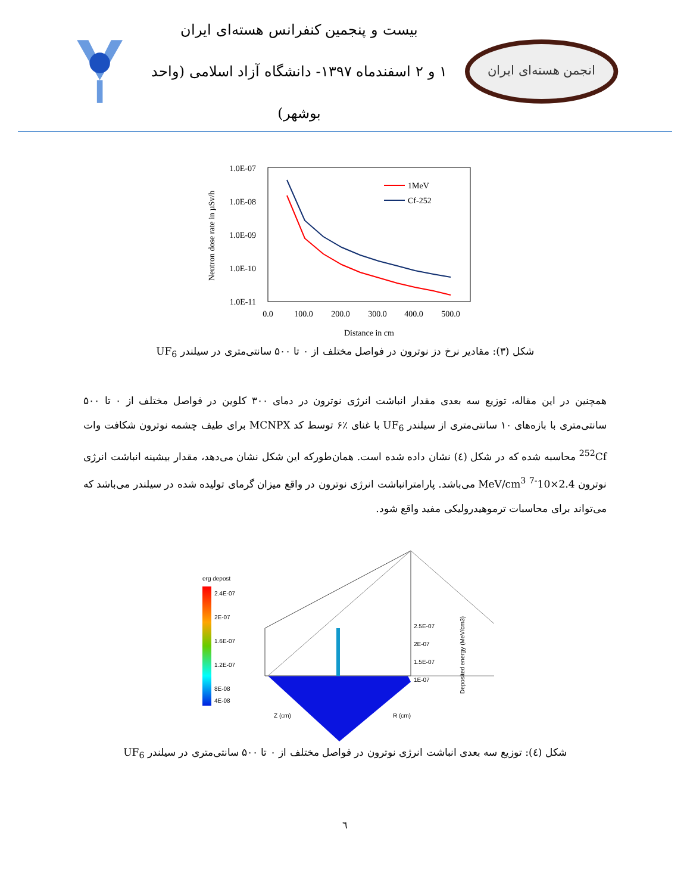بیست و پنجمین کنفرانس هسته‌ای ایران
۱ و ۲ اسفندماه ۱۳۹۷- دانشگاه آزاد اسلامی (واحد بوشهر)
انجمن هسته‌ای ایران
1.0E-07
1.0E-08
1.0E-09
1.0E-10
1.0E-11
0.0
100.0
200.0
300.0
400.0
500.0
Distance in cm
Neutron dose rate in µSv/h
1MeV
Cf-252
شکل (۳): مقادیر نرخ دز نوترون در فواصل مختلف از ۰ تا ۵۰۰ سانتی‌متری در سیلندر UF<sub>6</sub>
همچنین در این مقاله، توزیع سه بعدی مقدار انباشت انرژی نوترون در دمای ۳۰۰ کلوین در فواصل مختلف از ۰ تا ۵۰۰ سانتی‌متری با بازه‌های ۱۰ سانتی‌متری از سیلندر UF<sub>6</sub> با غنای ٪۶ توسط کد MCNPX برای طیف چشمه نوترون شکافت وات <sup>252</sup>Cf محاسبه شده که در شکل (٤) نشان داده شده است. همان‌طورکه این شکل نشان می‌دهد، مقدار بیشینه انباشت انرژی نوترون 2.4×10<sup>-7</sup> MeV/cm<sup>3</sup> می‌باشد. پارامترانباشت انرژی نوترون در واقع میزان گرمای تولیده شده در سیلندر می‌باشد که می‌تواند برای محاسبات ترموهیدرولیکی مفید واقع شود.
erg depost
2.4E-07
2E-07
1.6E-07
1.2E-07
8E-08
4E-08
2.5E-07
2E-07
1.5E-07
1E-07
Z (cm)
R (cm)
Deposited energy (MeV/cm3)
شکل (٤): توزیع سه بعدی انباشت انرژی نوترون در فواصل مختلف از ۰ تا ۵۰۰ سانتی‌متری در سیلندر UF<sub>6</sub>
٦